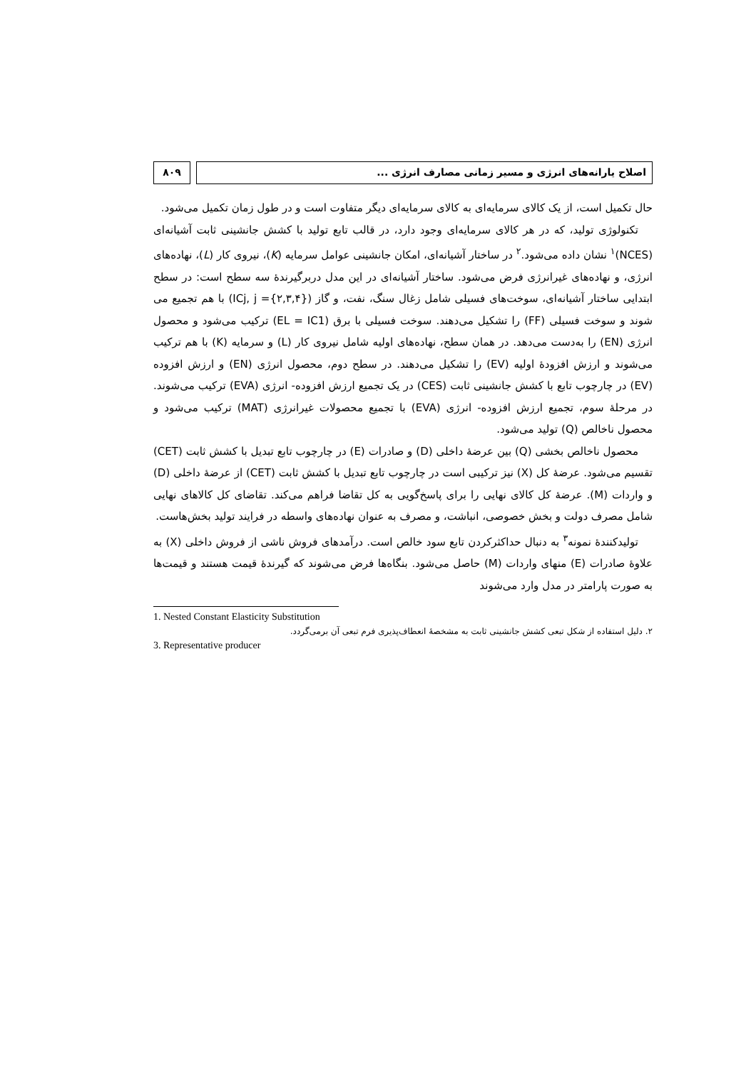اصلاح یارانه‌های انرژی و مسیر زمانی مصارف انرژی ...
۸۰۹
حال تکمیل است، از یک کالای سرمایه‌ای به کالای سرمایه‌ای دیگر متفاوت است و در طول زمان تکمیل می‌شود.
تکنولوژی تولید، که در هر کالای سرمایه‌ای وجود دارد، در قالب تابع تولید با کشش جانشینی ثابت آشیانه‌ای (NCES)<sup>۱</sup> نشان داده می‌شود.<sup>۲</sup> در ساختار آشیانه‌ای، امکان جانشینی عوامل سرمایه (K)، نیروی کار (L)، نهاده‌های انرژی، و نهاده‌های غیرانرژی فرض می‌شود. ساختار آشیانه‌ای در این مدل دربرگیرندهٔ سه سطح است: در سطح ابتدایی ساختار آشیانه‌ای، سوخت‌های فسیلی شامل زغال سنگ، نفت، و گاز (ICj, j ={۲,۳,۴}) با هم تجمیع می شوند و سوخت فسیلی (FF) را تشکیل می‌دهند. سوخت فسیلی با برق (EL = IC1) ترکیب می‌شود و محصول انرژی (EN) را به‌دست می‌دهد. در همان سطح، نهاده‌های اولیه شامل نیروی کار (L) و سرمایه (K) با هم ترکیب می‌شوند و ارزش افزودهٔ اولیه (EV) را تشکیل می‌دهند. در سطح دوم، محصول انرژی (EN) و ارزش افزوده (EV) در چارچوب تابع با کشش جانشینی ثابت (CES) در یک تجمیع ارزش افزوده- انرژی (EVA) ترکیب می‌شوند. در مرحلهٔ سوم، تجمیع ارزش افزوده- انرژی (EVA) با تجمیع محصولات غیرانرژی (MAT) ترکیب می‌شود و محصول ناخالص (Q) تولید می‌شود.
محصول ناخالص بخشی (Q) بین عرضهٔ داخلی (D) و صادرات (E) در چارچوب تابع تبدیل با کشش ثابت (CET) تقسیم می‌شود. عرضهٔ کل (X) نیز ترکیبی است در چارچوب تابع تبدیل با کشش ثابت (CET) از عرضهٔ داخلی (D) و واردات (M). عرضهٔ کل کالای نهایی را برای پاسخ‌گویی به کل تقاضا فراهم می‌کند. تقاضای کل کالاهای نهایی شامل مصرف دولت و بخش خصوصی، انباشت، و مصرف به عنوان نهاده‌های واسطه در فرایند تولید بخش‌هاست.
تولیدکنندهٔ نمونه<sup>۳</sup> به دنبال حداکثرکردن تابع سود خالص است. درآمدهای فروش ناشی از فروش داخلی (X) به علاوهٔ صادرات (E) منهای واردات (M) حاصل می‌شود. بنگاه‌ها فرض می‌شوند که گیرندهٔ قیمت هستند و قیمت‌ها به صورت پارامتر در مدل وارد می‌شوند
1. Nested Constant Elasticity Substitution
۲. دلیل استفاده از شکل تبعی کشش جانشینی ثابت به مشخصهٔ انعطاف‌پذیری فرم تبعی آن برمی‌گردد.
3. Representative producer